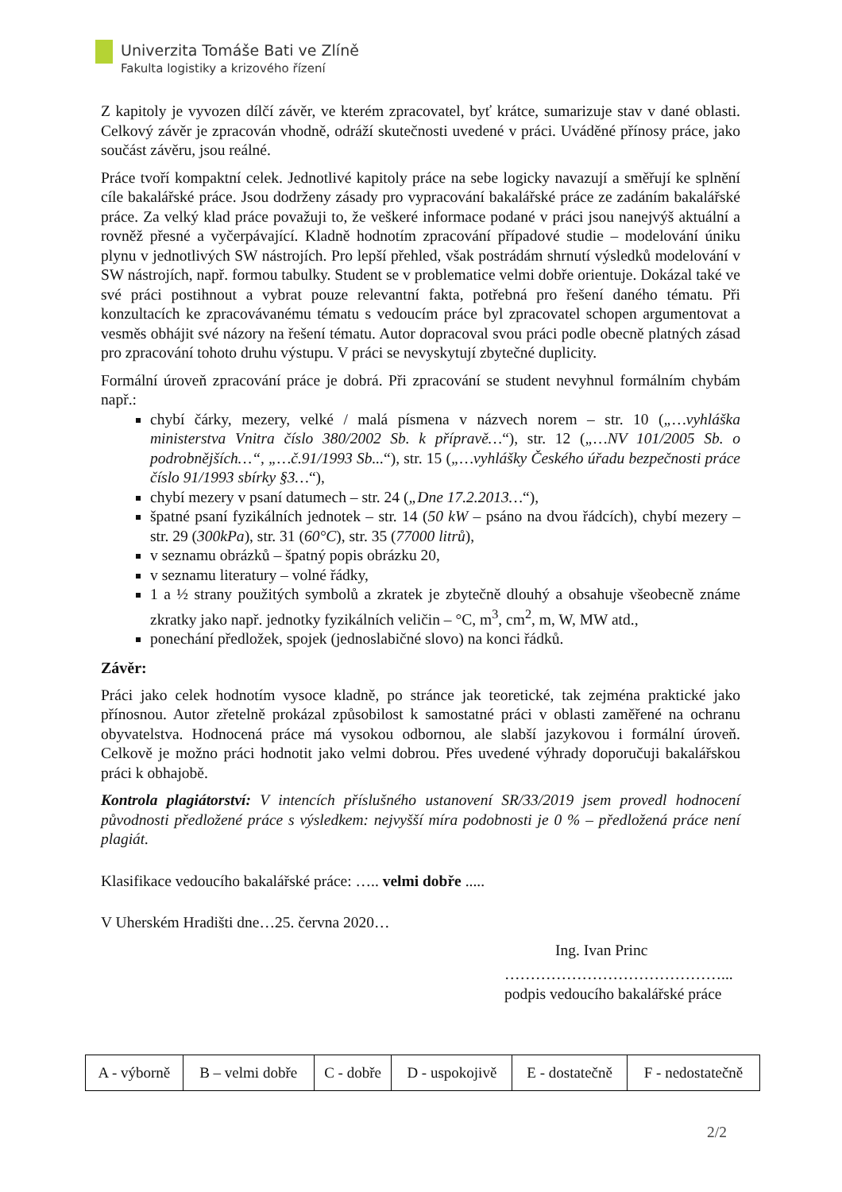Univerzita Tomáše Bati ve Zlíně
Fakulta logistiky a krizového řízení
Z kapitoly je vyvozen dílčí závěr, ve kterém zpracovatel, byť krátce, sumarizuje stav v dané oblasti. Celkový závěr je zpracován vhodně, odráží skutečnosti uvedené v práci. Uváděné přínosy práce, jako součást závěru, jsou reálné.
Práce tvoří kompaktní celek. Jednotlivé kapitoly práce na sebe logicky navazují a směřují ke splnění cíle bakalářské práce. Jsou dodrženy zásady pro vypracování bakalářské práce ze zadáním bakalářské práce. Za velký klad práce považuji to, že veškeré informace podané v práci jsou nanejvýš aktuální a rovněž přesné a vyčerpávající. Kladně hodnotím zpracování případové studie – modelování úniku plynu v jednotlivých SW nástrojích. Pro lepší přehled, však postrádám shrnutí výsledků modelování v SW nástrojích, např. formou tabulky. Student se v problematice velmi dobře orientuje. Dokázal také ve své práci postihnout a vybrat pouze relevantní fakta, potřebná pro řešení daného tématu. Při konzultacích ke zpracovávanému tématu s vedoucím práce byl zpracovatel schopen argumentovat a vesměs obhájit své názory na řešení tématu. Autor dopracoval svou práci podle obecně platných zásad pro zpracování tohoto druhu výstupu. V práci se nevyskytují zbytečné duplicity.
Formální úroveň zpracování práce je dobrá. Při zpracování se student nevyhnul formálním chybám např.:
chybí čárky, mezery, velké / malá písmena v názvech norem – str. 10 („…vyhláška ministerstva Vnitra číslo 380/2002 Sb. k přípravě…“), str. 12 („…NV 101/2005 Sb. o podrobnějších…“, „…č.91/1993 Sb...“), str. 15 („…vyhlášky Českého úřadu bezpečnosti práce číslo 91/1993 sbírky §3…“),
chybí mezery v psaní datumech – str. 24 („Dne 17.2.2013…“),
špatné psaní fyzikálních jednotek – str. 14 (50 kW – psáno na dvou řádcích), chybí mezery – str. 29 (300kPa), str. 31 (60°C), str. 35 (77000 litrů),
v seznamu obrázků – špatný popis obrázku 20,
v seznamu literatury – volné řádky,
1 a ½ strany použitých symbolů a zkratek je zbytečně dlouhý a obsahuje všeobecně známe zkratky jako např. jednotky fyzikálních veličin – °C, m<sup>3</sup>, cm<sup>2</sup>, m, W, MW atd.,
ponechání předložek, spojek (jednoslabičné slovo) na konci řádků.
Závěr:
Práci jako celek hodnotím vysoce kladně, po stránce jak teoretické, tak zejména praktické jako přínosnou. Autor zřetelně prokázal způsobilost k samostatné práci v oblasti zaměřené na ochranu obyvatelstva. Hodnocená práce má vysokou odbornou, ale slabší jazykovou i formální úroveň. Celkově je možno práci hodnotit jako velmi dobrou. Přes uvedené výhrady doporučuji bakalářskou práci k obhajobě.
Kontrola plagiátorství: V intencích příslušného ustanovení SR/33/2019 jsem provedl hodnocení původnosti předložené práce s výsledkem: nejvyšší míra podobnosti je 0 % – předložená práce není plagiát.
Klasifikace vedoucího bakalářské práce: ….. velmi dobře .....
V Uherském Hradišti dne…25. června 2020…
Ing. Ivan Princ
……………………………………...
podpis vedoucího bakalářské práce
| A - výborně | B – velmi dobře | C - dobře | D - uspokojivě | E - dostatečně | F - nedostatečně |
2/2